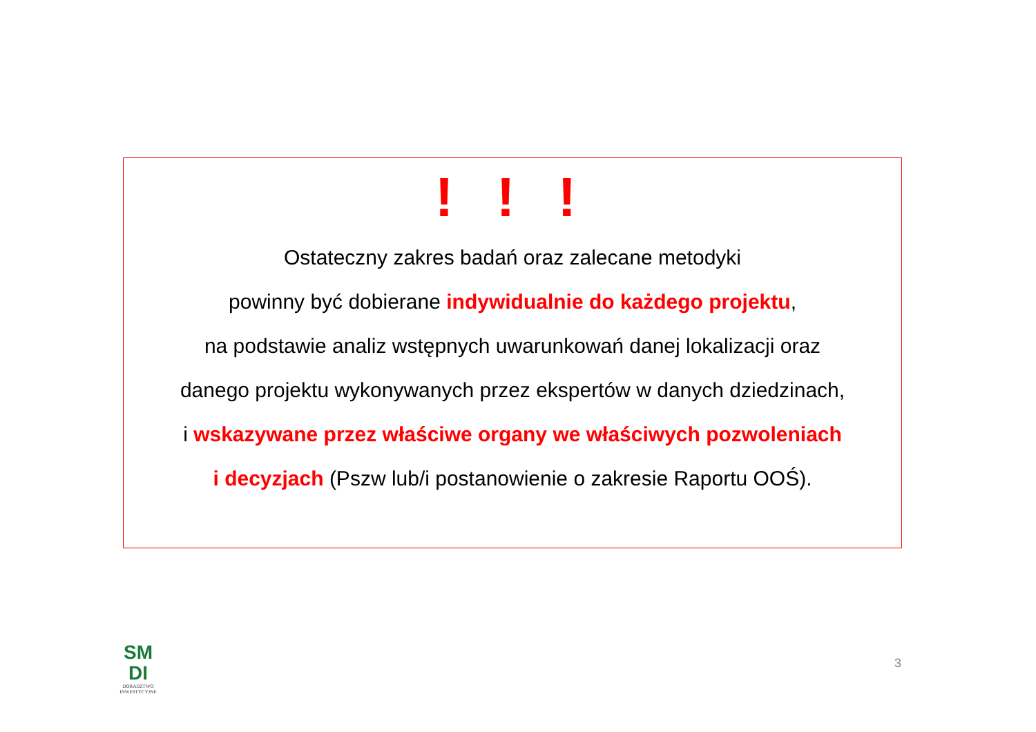! ! !
Ostateczny zakres badań oraz zalecane metodyki
powinny być dobierane indywidualnie do każdego projektu,
na podstawie analiz wstępnych uwarunkowań danej lokalizacji oraz
danego projektu wykonywanych przez ekspertów w danych dziedzinach,
i wskazywane przez właściwe organy we właściwych pozwoleniach
i decyzjach (Pszw lub/i postanowienie o zakresie Raportu OOŚ).
SM
DI
DORADZTWO
INWESTYCYJNE
3